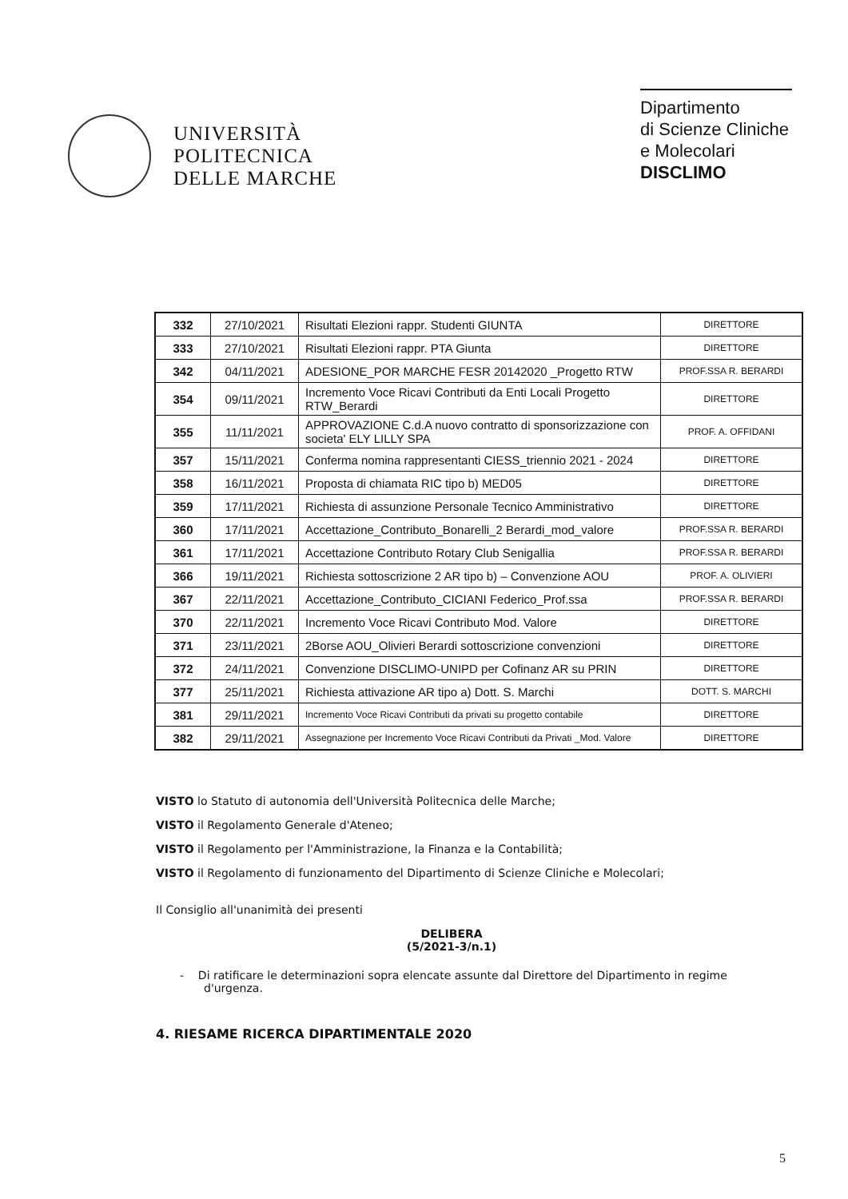UNIVERSITÀ
POLITECNICA
DELLE MARCHE
Dipartimento
di Scienze Cliniche
e Molecolari
DISCLIMO
| 332 | 27/10/2021 | Risultati Elezioni rappr. Studenti GIUNTA | DIRETTORE |
| 333 | 27/10/2021 | Risultati Elezioni rappr. PTA Giunta | DIRETTORE |
| 342 | 04/11/2021 | ADESIONE_POR MARCHE FESR 20142020 _Progetto RTW | PROF.SSA R. BERARDI |
| 354 | 09/11/2021 | Incremento Voce Ricavi Contributi da Enti Locali Progetto RTW_Berardi | DIRETTORE |
| 355 | 11/11/2021 | APPROVAZIONE C.d.A nuovo contratto di sponsorizzazione con societa' ELY LILLY SPA | PROF. A. OFFIDANI |
| 357 | 15/11/2021 | Conferma nomina rappresentanti CIESS_triennio 2021 - 2024 | DIRETTORE |
| 358 | 16/11/2021 | Proposta di chiamata RIC tipo b) MED05 | DIRETTORE |
| 359 | 17/11/2021 | Richiesta di assunzione Personale Tecnico Amministrativo | DIRETTORE |
| 360 | 17/11/2021 | Accettazione_Contributo_Bonarelli_2 Berardi_mod_valore | PROF.SSA R. BERARDI |
| 361 | 17/11/2021 | Accettazione Contributo Rotary Club Senigallia | PROF.SSA R. BERARDI |
| 366 | 19/11/2021 | Richiesta sottoscrizione 2 AR tipo b) – Convenzione AOU | PROF. A. OLIVIERI |
| 367 | 22/11/2021 | Accettazione_Contributo_CICIANI Federico_Prof.ssa | PROF.SSA R. BERARDI |
| 370 | 22/11/2021 | Incremento Voce Ricavi Contributo Mod. Valore | DIRETTORE |
| 371 | 23/11/2021 | 2Borse AOU_Olivieri Berardi sottoscrizione convenzioni | DIRETTORE |
| 372 | 24/11/2021 | Convenzione DISCLIMO-UNIPD per Cofinanz AR su PRIN | DIRETTORE |
| 377 | 25/11/2021 | Richiesta attivazione AR tipo a) Dott. S. Marchi | DOTT. S. MARCHI |
| 381 | 29/11/2021 | Incremento Voce Ricavi Contributi da privati su progetto contabile | DIRETTORE |
| 382 | 29/11/2021 | Assegnazione per Incremento Voce Ricavi Contributi da Privati _Mod. Valore | DIRETTORE |
VISTO lo Statuto di autonomia dell'Università Politecnica delle Marche;
VISTO il Regolamento Generale d'Ateneo;
VISTO il Regolamento per l'Amministrazione, la Finanza e la Contabilità;
VISTO il Regolamento di funzionamento del Dipartimento di Scienze Cliniche e Molecolari;
Il Consiglio all'unanimità dei presenti
DELIBERA
(5/2021-3/n.1)
- Di ratificare le determinazioni sopra elencate assunte dal Direttore del Dipartimento in regime d'urgenza.
4. RIESAME RICERCA DIPARTIMENTALE 2020
5